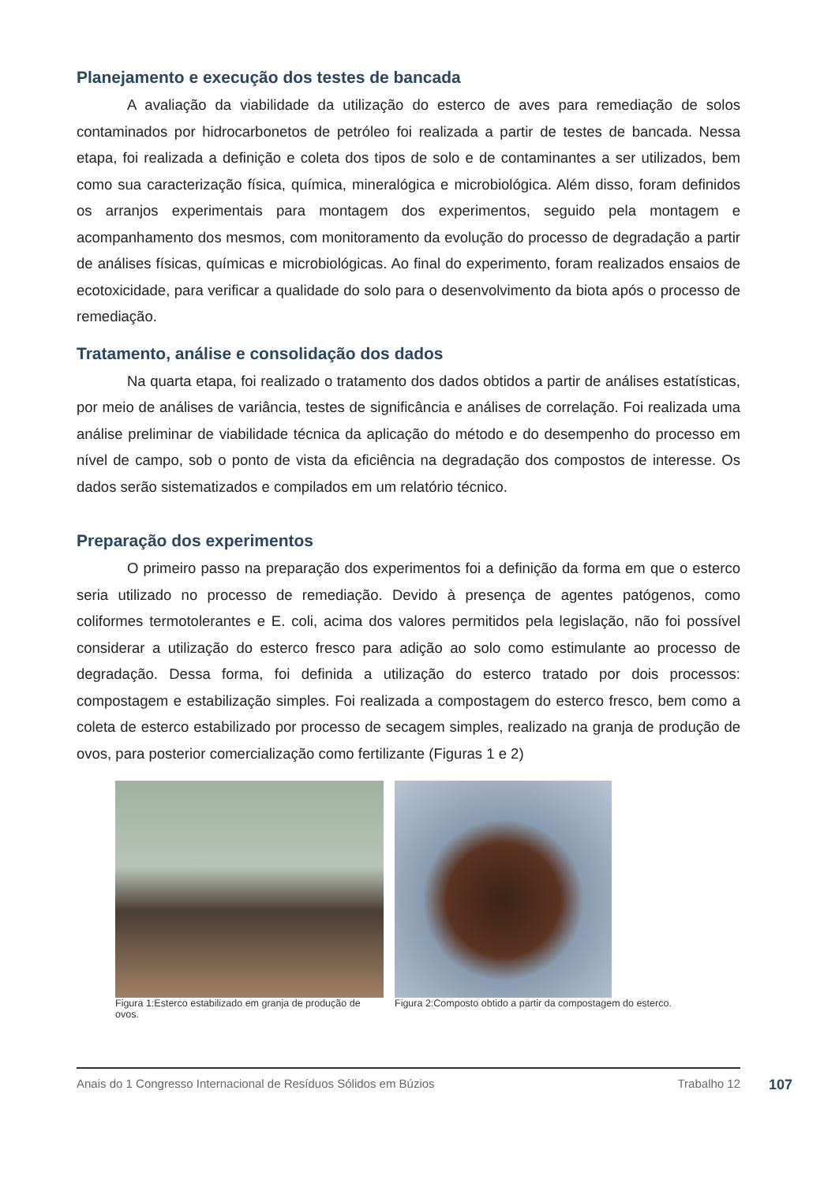Planejamento e execução dos testes de bancada
A avaliação da viabilidade da utilização do esterco de aves para remediação de solos contaminados por hidrocarbonetos de petróleo foi realizada a partir de testes de bancada. Nessa etapa, foi realizada a definição e coleta dos tipos de solo e de contaminantes a ser utilizados, bem como sua caracterização física, química, mineralógica e microbiológica. Além disso, foram definidos os arranjos experimentais para montagem dos experimentos, seguido pela montagem e acompanhamento dos mesmos, com monitoramento da evolução do processo de degradação a partir de análises físicas, químicas e microbiológicas. Ao final do experimento, foram realizados ensaios de ecotoxicidade, para verificar a qualidade do solo para o desenvolvimento da biota após o processo de remediação.
Tratamento, análise e consolidação dos dados
Na quarta etapa, foi realizado o tratamento dos dados obtidos a partir de análises estatísticas, por meio de análises de variância, testes de significância e análises de correlação. Foi realizada uma análise preliminar de viabilidade técnica da aplicação do método e do desempenho do processo em nível de campo, sob o ponto de vista da eficiência na degradação dos compostos de interesse. Os dados serão sistematizados e compilados em um relatório técnico.
Preparação dos experimentos
O primeiro passo na preparação dos experimentos foi a definição da forma em que o esterco seria utilizado no processo de remediação. Devido à presença de agentes patógenos, como coliformes termotolerantes e E. coli, acima dos valores permitidos pela legislação, não foi possível considerar a utilização do esterco fresco para adição ao solo como estimulante ao processo de degradação. Dessa forma, foi definida a utilização do esterco tratado por dois processos: compostagem e estabilização simples. Foi realizada a compostagem do esterco fresco, bem como a coleta de esterco estabilizado por processo de secagem simples, realizado na granja de produção de ovos, para posterior comercialização como fertilizante (Figuras 1 e 2)
Figura 1:Esterco estabilizado em granja de produção de ovos.
Figura 2:Composto obtido a partir da compostagem do esterco.
Anais do 1 Congresso Internacional de Resíduos Sólidos em Búzios Trabalho 12
107